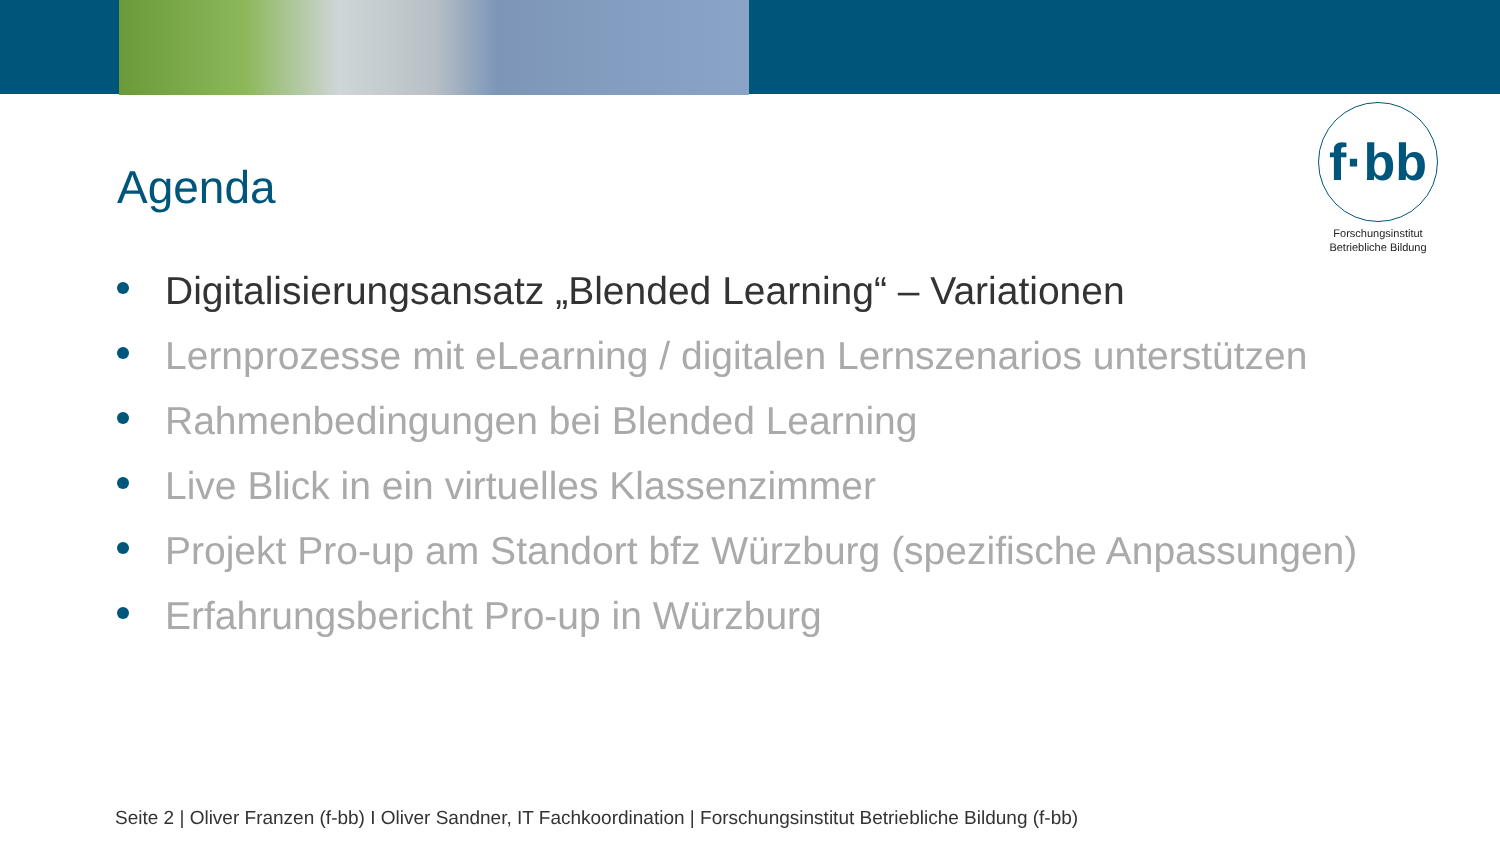Agenda
f·bb
Forschungsinstitut
Betriebliche Bildung
Digitalisierungsansatz „Blended Learning“ – Variationen
Lernprozesse mit eLearning / digitalen Lernszenarios unterstützen
Rahmenbedingungen bei Blended Learning
Live Blick in ein virtuelles Klassenzimmer
Projekt Pro-up am Standort bfz Würzburg (spezifische Anpassungen)
Erfahrungsbericht Pro-up in Würzburg
Seite 2 | Oliver Franzen (f-bb) I Oliver Sandner, IT Fachkoordination | Forschungsinstitut Betriebliche Bildung (f-bb)